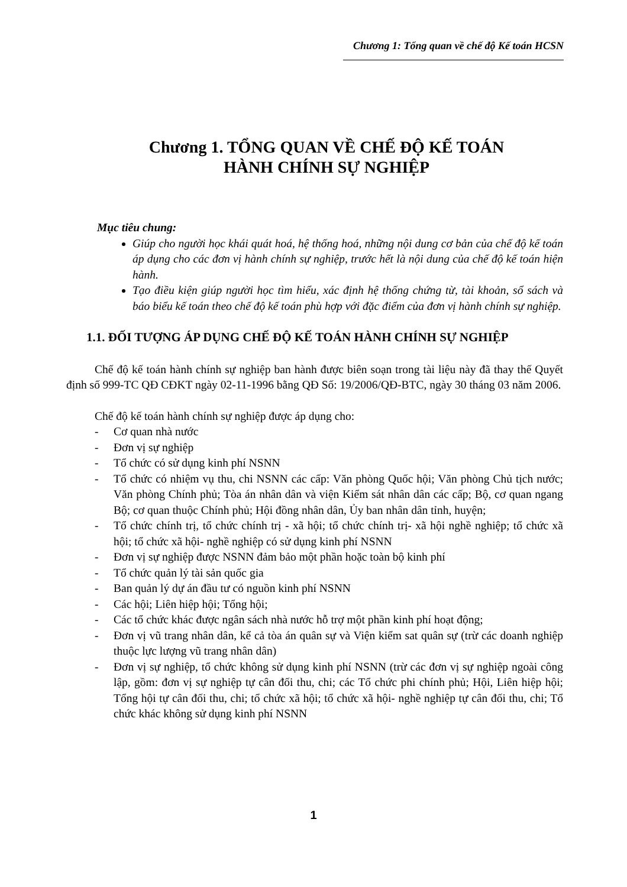Chương 1: Tổng quan về chế độ Kế toán HCSN
Chương 1. TỔNG QUAN VỀ CHẾ ĐỘ KẾ TOÁN
HÀNH CHÍNH SỰ NGHIỆP
Mục tiêu chung:
Giúp cho người học khái quát hoá, hệ thống hoá, những nội dung cơ bản của chế độ kế toán áp dụng cho các đơn vị hành chính sự nghiệp, trước hết là nội dung của chế độ kế toán hiện hành.
Tạo điều kiện giúp người học tìm hiểu, xác định hệ thống chứng từ, tài khoản, sổ sách và báo biểu kế toán theo chế độ kế toán phù hợp với đặc điểm của đơn vị hành chính sự nghiệp.
1.1. ĐỐI TƯỢNG ÁP DỤNG CHẾ ĐỘ KẾ TOÁN HÀNH CHÍNH SỰ NGHIỆP
Chế độ kế toán hành chính sự nghiệp ban hành được biên soạn trong tài liệu này đã thay thế Quyết định số 999-TC QĐ CĐKT ngày 02-11-1996 bằng QĐ Số: 19/2006/QĐ-BTC, ngày 30 tháng 03 năm 2006.
Chế độ kế toán hành chính sự nghiệp được áp dụng cho:
- Cơ quan nhà nước
- Đơn vị sự nghiệp
- Tổ chức có sử dụng kinh phí NSNN
- Tổ chức có nhiệm vụ thu, chi NSNN các cấp: Văn phòng Quốc hội; Văn phòng Chủ tịch nước; Văn phòng Chính phủ; Tòa án nhân dân và viện Kiểm sát nhân dân các cấp; Bộ, cơ quan ngang Bộ; cơ quan thuộc Chính phủ; Hội đồng nhân dân, Ủy ban nhân dân tỉnh, huyện;
- Tổ chức chính trị, tổ chức chính trị - xã hội; tổ chức chính trị- xã hội nghề nghiệp; tổ chức xã hội; tổ chức xã hội- nghề nghiệp có sử dụng kinh phí NSNN
- Đơn vị sự nghiệp được NSNN đảm bảo một phần hoặc toàn bộ kinh phí
- Tổ chức quản lý tài sản quốc gia
- Ban quản lý dự án đầu tư có nguồn kinh phí NSNN
- Các hội; Liên hiệp hội; Tổng hội;
- Các tổ chức khác được ngân sách nhà nước hỗ trợ một phần kinh phí hoạt động;
- Đơn vị vũ trang nhân dân, kể cả tòa án quân sự và Viện kiểm sat quân sự (trừ các doanh nghiệp thuộc lực lượng vũ trang nhân dân)
- Đơn vị sự nghiệp, tổ chức không sử dụng kinh phí NSNN (trừ các đơn vị sự nghiệp ngoài công lập, gồm: đơn vị sự nghiệp tự cân đối thu, chi; các Tổ chức phi chính phủ; Hội, Liên hiệp hội; Tổng hội tự cân đối thu, chi; tổ chức xã hội; tổ chức xã hội- nghề nghiệp tự cân đối thu, chi; Tổ chức khác không sử dụng kinh phí NSNN
1